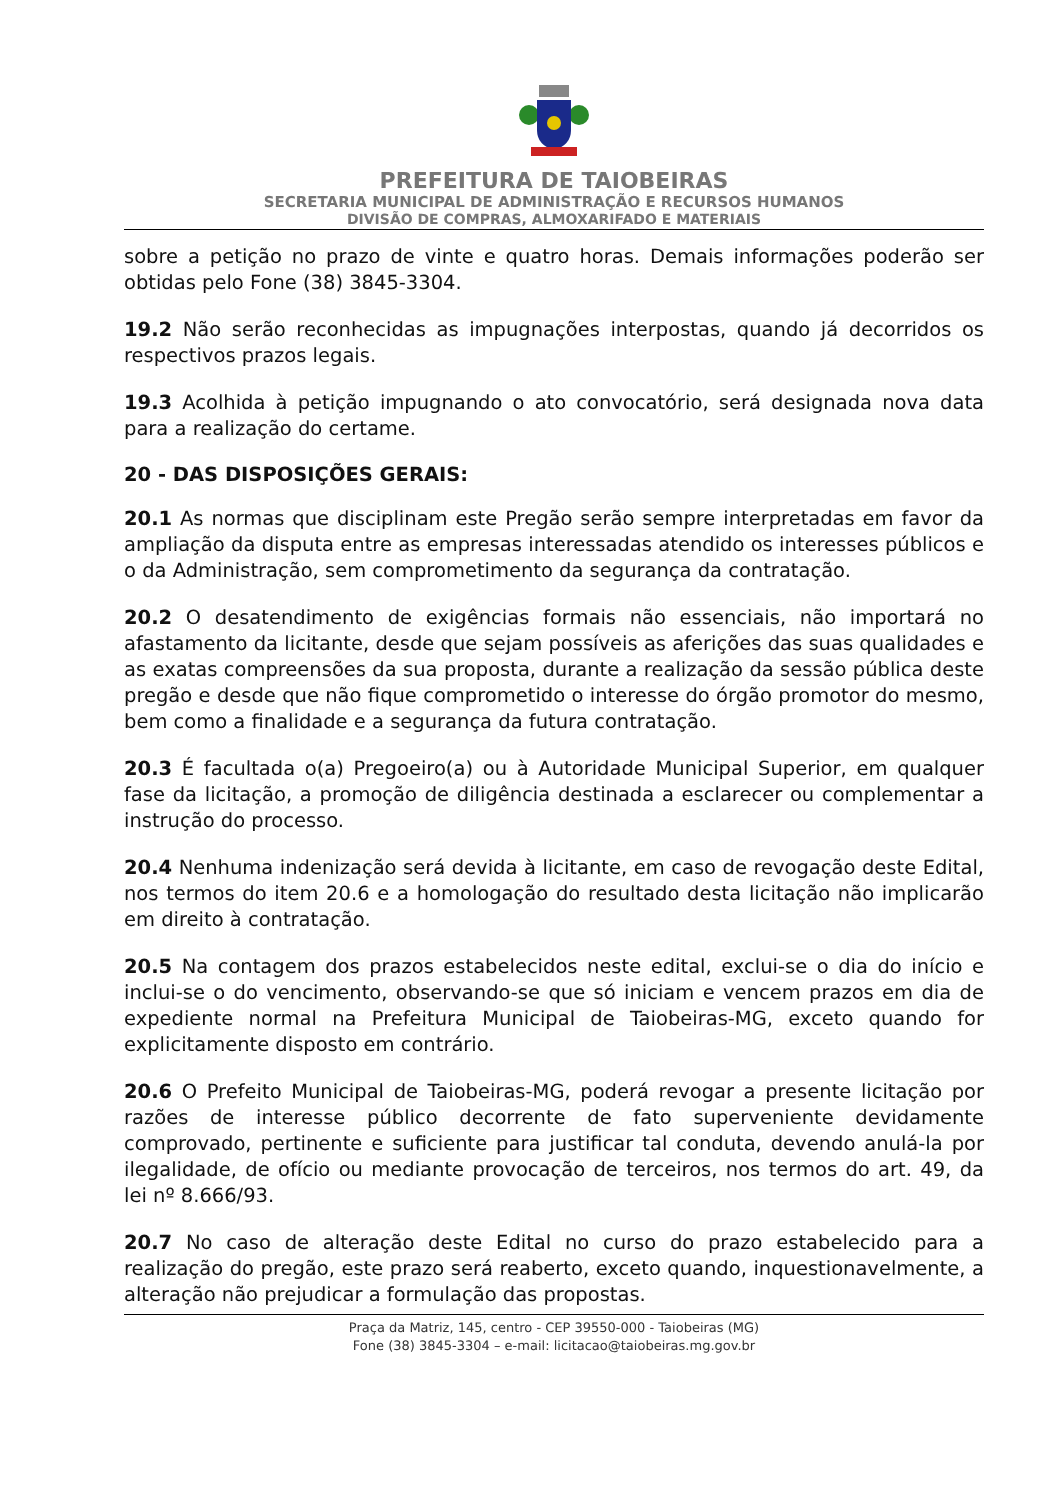PREFEITURA DE TAIOBEIRAS
SECRETARIA MUNICIPAL DE ADMINISTRAÇÃO E RECURSOS HUMANOS
DIVISÃO DE COMPRAS, ALMOXARIFADO E MATERIAIS
sobre a petição no prazo de vinte e quatro horas. Demais informações poderão ser obtidas pelo Fone (38) 3845-3304.
19.2 Não serão reconhecidas as impugnações interpostas, quando já decorridos os respectivos prazos legais.
19.3 Acolhida à petição impugnando o ato convocatório, será designada nova data para a realização do certame.
20 - DAS DISPOSIÇÕES GERAIS:
20.1 As normas que disciplinam este Pregão serão sempre interpretadas em favor da ampliação da disputa entre as empresas interessadas atendido os interesses públicos e o da Administração, sem comprometimento da segurança da contratação.
20.2 O desatendimento de exigências formais não essenciais, não importará no afastamento da licitante, desde que sejam possíveis as aferições das suas qualidades e as exatas compreensões da sua proposta, durante a realização da sessão pública deste pregão e desde que não fique comprometido o interesse do órgão promotor do mesmo, bem como a finalidade e a segurança da futura contratação.
20.3 É facultada o(a) Pregoeiro(a) ou à Autoridade Municipal Superior, em qualquer fase da licitação, a promoção de diligência destinada a esclarecer ou complementar a instrução do processo.
20.4 Nenhuma indenização será devida à licitante, em caso de revogação deste Edital, nos termos do item 20.6 e a homologação do resultado desta licitação não implicarão em direito à contratação.
20.5 Na contagem dos prazos estabelecidos neste edital, exclui-se o dia do início e inclui-se o do vencimento, observando-se que só iniciam e vencem prazos em dia de expediente normal na Prefeitura Municipal de Taiobeiras-MG, exceto quando for explicitamente disposto em contrário.
20.6 O Prefeito Municipal de Taiobeiras-MG, poderá revogar a presente licitação por razões de interesse público decorrente de fato superveniente devidamente comprovado, pertinente e suficiente para justificar tal conduta, devendo anulá-la por ilegalidade, de ofício ou mediante provocação de terceiros, nos termos do art. 49, da lei nº 8.666/93.
20.7 No caso de alteração deste Edital no curso do prazo estabelecido para a realização do pregão, este prazo será reaberto, exceto quando, inquestionavelmente, a alteração não prejudicar a formulação das propostas.
Praça da Matriz, 145, centro - CEP 39550-000 - Taiobeiras (MG)
Fone (38) 3845-3304 – e-mail: licitacao@taiobeiras.mg.gov.br